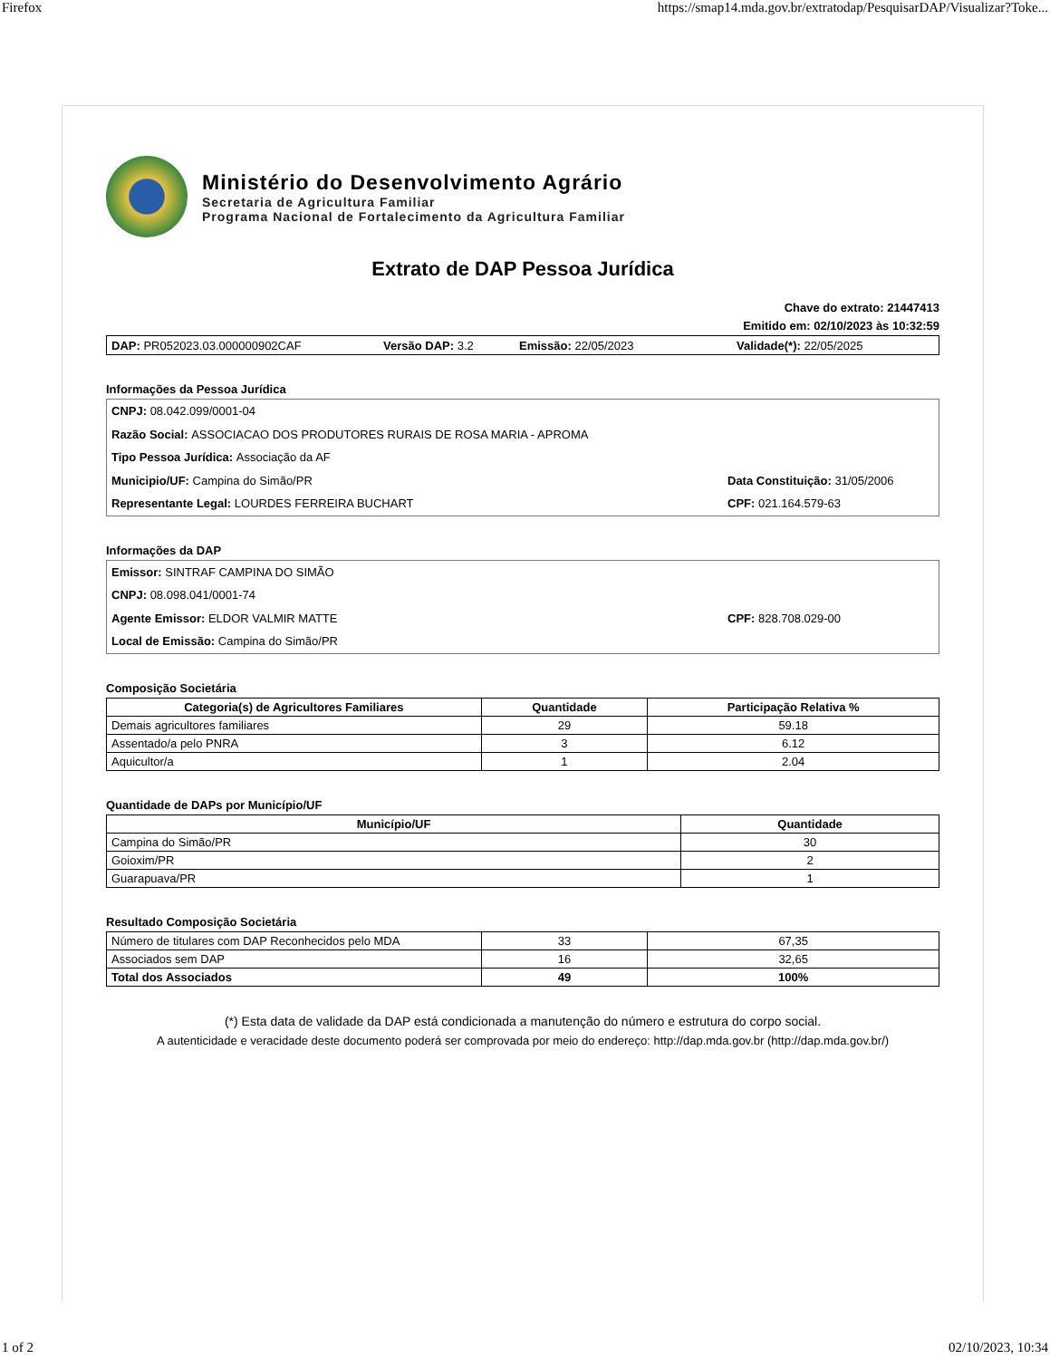Firefox https://smap14.mda.gov.br/extratodap/PesquisarDAP/Visualizar?Toke...
Ministério do Desenvolvimento Agrário
Secretaria de Agricultura Familiar
Programa Nacional de Fortalecimento da Agricultura Familiar
Extrato de DAP Pessoa Jurídica
Chave do extrato: 21447413
Emitido em: 02/10/2023 às 10:32:59
DAP: PR052023.03.000000902CAF Versão DAP: 3.2 Emissão: 22/05/2023 Validade(*): 22/05/2025
Informações da Pessoa Jurídica
CNPJ: 08.042.099/0001-04
Razão Social: ASSOCIACAO DOS PRODUTORES RURAIS DE ROSA MARIA - APROMA
Tipo Pessoa Jurídica: Associação da AF
Municipio/UF: Campina do Simão/PR Data Constituição: 31/05/2006
Representante Legal: LOURDES FERREIRA BUCHART CPF: 021.164.579-63
Informações da DAP
Emissor: SINTRAF CAMPINA DO SIMÃO
CNPJ: 08.098.041/0001-74
Agente Emissor: ELDOR VALMIR MATTE CPF: 828.708.029-00
Local de Emissão: Campina do Simão/PR
Composição Societária
| Categoria(s) de Agricultores Familiares | Quantidade | Participação Relativa % |
| --- | --- | --- |
| Demais agricultores familiares | 29 | 59.18 |
| Assentado/a pelo PNRA | 3 | 6.12 |
| Aquicultor/a | 1 | 2.04 |
Quantidade de DAPs por Município/UF
| Município/UF | Quantidade |
| --- | --- |
| Campina do Simão/PR | 30 |
| Goioxim/PR | 2 |
| Guarapuava/PR | 1 |
Resultado Composição Societária
| Número de titulares com DAP Reconhecidos pelo MDA | 33 | 67,35 |
| Associados sem DAP | 16 | 32,65 |
| Total dos Associados | 49 | 100% |
(*) Esta data de validade da DAP está condicionada a manutenção do número e estrutura do corpo social.
A autenticidade e veracidade deste documento poderá ser comprovada por meio do endereço: http://dap.mda.gov.br (http://dap.mda.gov.br/)
1 of 2 02/10/2023, 10:34